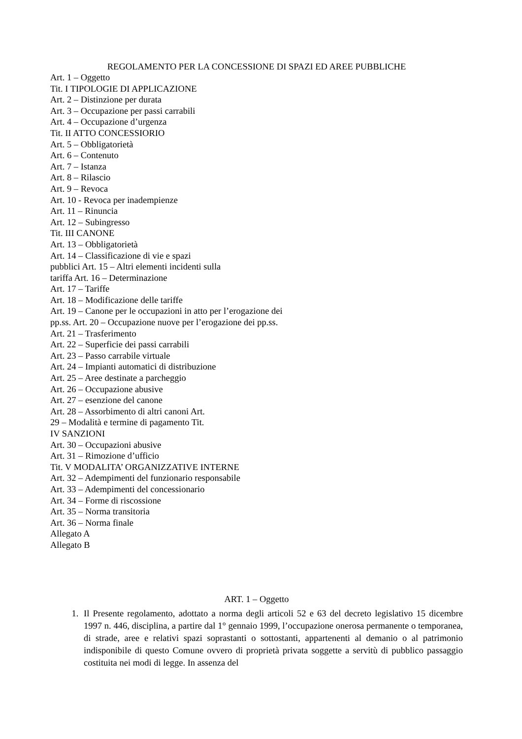REGOLAMENTO PER LA CONCESSIONE DI SPAZI ED AREE PUBBLICHE
Art. 1 – Oggetto
Tit. I TIPOLOGIE DI APPLICAZIONE
Art. 2 – Distinzione per durata
Art. 3 – Occupazione per passi carrabili
Art. 4 – Occupazione d’urgenza
Tit. II ATTO CONCESSIORIO
Art. 5 – Obbligatorietà
Art. 6 – Contenuto
Art. 7 – Istanza
Art. 8 – Rilascio
Art. 9 – Revoca
Art. 10 - Revoca per inadempienze
Art. 11 – Rinuncia
Art. 12 – Subingresso
Tit. III CANONE
Art. 13 – Obbligatorietà
Art. 14 – Classificazione di vie e spazi
pubblici Art. 15 – Altri elementi incidenti sulla
tariffa Art. 16 – Determinazione
Art. 17 – Tariffe
Art. 18 – Modificazione delle tariffe
Art. 19 – Canone per le occupazioni in atto per l’erogazione dei
pp.ss. Art. 20 – Occupazione nuove per l’erogazione dei pp.ss.
Art. 21 – Trasferimento
Art. 22 – Superficie dei passi carrabili
Art. 23 – Passo carrabile virtuale
Art. 24 – Impianti automatici di distribuzione
Art. 25 – Aree destinate a parcheggio
Art. 26 – Occupazione abusive
Art. 27 – esenzione del canone
Art. 28 – Assorbimento di altri canoni Art.
29 – Modalità e termine di pagamento Tit.
IV SANZIONI
Art. 30 – Occupazioni abusive
Art. 31 – Rimozione d’ufficio
Tit. V MODALITA’ ORGANIZZATIVE INTERNE
Art. 32 – Adempimenti del funzionario responsabile
Art. 33 – Adempimenti del concessionario
Art. 34 – Forme di riscossione
Art. 35 – Norma transitoria
Art. 36 – Norma finale
Allegato A
Allegato B
ART. 1 – Oggetto
1. Il Presente regolamento, adottato a norma degli articoli 52 e 63 del decreto legislativo 15 dicembre 1997 n. 446, disciplina, a partire dal 1° gennaio 1999, l’occupazione onerosa permanente o temporanea, di strade, aree e relativi spazi soprastanti o sottostanti, appartenenti al demanio o al patrimonio indisponibile di questo Comune ovvero di proprietà privata soggette a servitù di pubblico passaggio costituita nei modi di legge. In assenza del